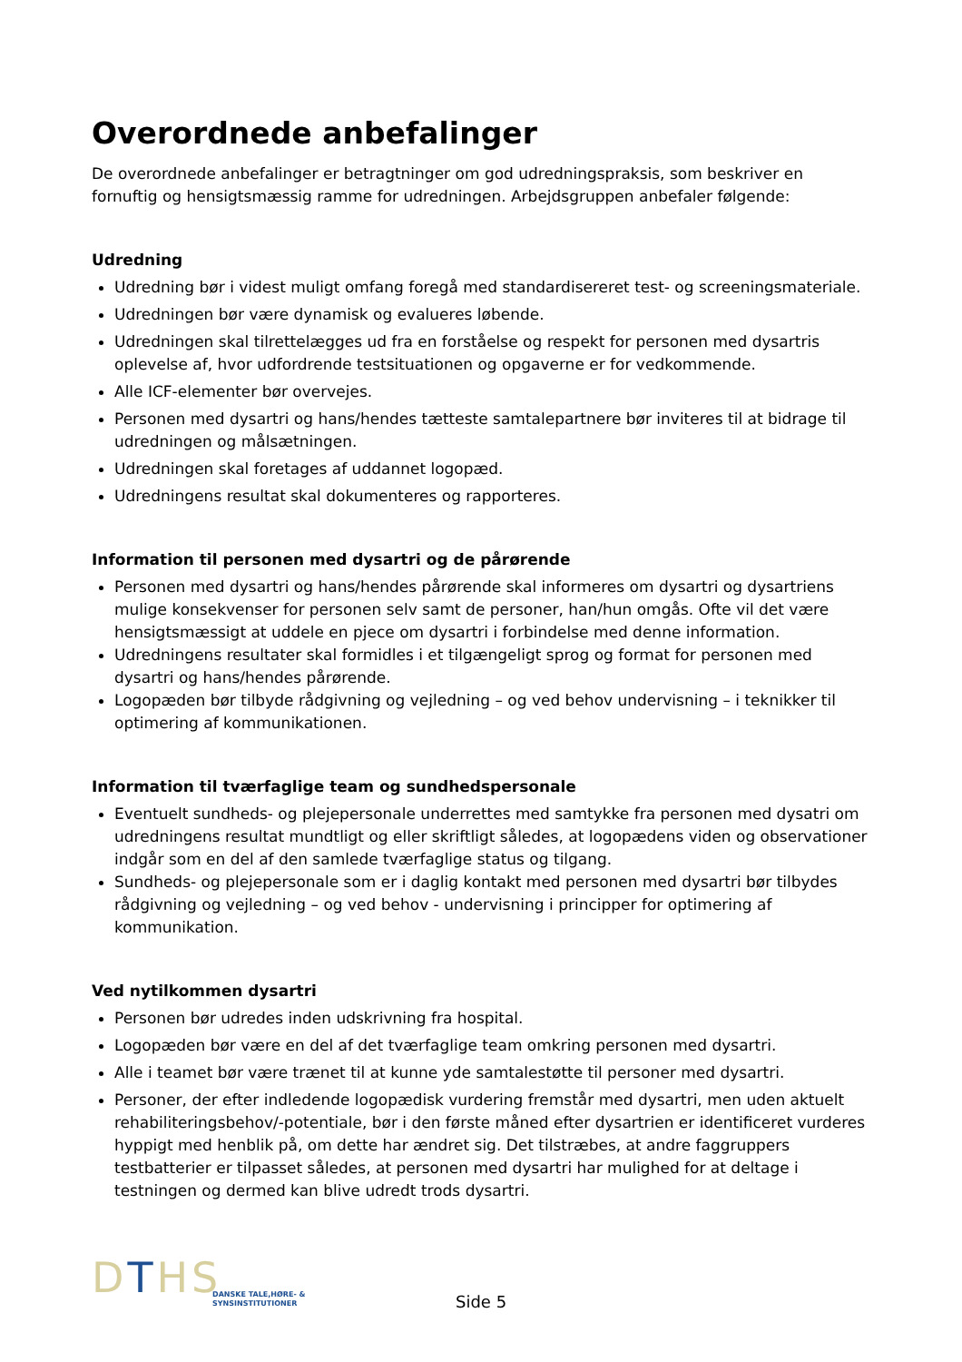Overordnede anbefalinger
De overordnede anbefalinger er betragtninger om god udredningspraksis, som beskriver en fornuftig og hensigtsmæssig ramme for udredningen. Arbejdsgruppen anbefaler følgende:
Udredning
Udredning bør i videst muligt omfang foregå med standardisereret test- og screeningsmateriale.
Udredningen bør være dynamisk og evalueres løbende.
Udredningen skal tilrettelægges ud fra en forståelse og respekt for personen med dysartris oplevelse af, hvor udfordrende testsituationen og opgaverne er for vedkommende.
Alle ICF-elementer bør overvejes.
Personen med dysartri og hans/hendes tætteste samtalepartnere bør inviteres til at bidrage til udredningen og målsætningen.
Udredningen skal foretages af uddannet logopæd.
Udredningens resultat skal dokumenteres og rapporteres.
Information til personen med dysartri og de pårørende
Personen med dysartri og hans/hendes pårørende skal informeres om dysartri og dysartriens mulige konsekvenser for personen selv samt de personer, han/hun omgås. Ofte vil det være hensigtsmæssigt at uddele en pjece om dysartri i forbindelse med denne information.
Udredningens resultater skal formidles i et tilgængeligt sprog og format for personen med dysartri og hans/hendes pårørende.
Logopæden bør tilbyde rådgivning og vejledning – og ved behov undervisning – i teknikker til optimering af kommunikationen.
Information til tværfaglige team og sundhedspersonale
Eventuelt sundheds- og plejepersonale underrettes med samtykke fra personen med dysatri om udredningens resultat mundtligt og eller skriftligt således, at logopædens viden og observationer indgår som en del af den samlede tværfaglige status og tilgang.
Sundheds- og plejepersonale som er i daglig kontakt med personen med dysartri bør tilbydes rådgivning og vejledning – og ved behov - undervisning i principper for optimering af kommunikation.
Ved nytilkommen dysartri
Personen bør udredes inden udskrivning fra hospital.
Logopæden bør være en del af det tværfaglige team omkring personen med dysartri.
Alle i teamet bør være trænet til at kunne yde samtalestøtte til personer med dysartri.
Personer, der efter indledende logopædisk vurdering fremstår med dysartri, men uden aktuelt rehabiliteringsbehov/-potentiale, bør i den første måned efter dysartrien er identificeret vurderes hyppigt med henblik på, om dette har ændret sig. Det tilstræbes, at andre faggruppers testbatterier er tilpasset således, at personen med dysartri har mulighed for at deltage i testningen og dermed kan blive udredt trods dysartri.
DTHS
DANSKE TALE,HØRE- &
SYNSINSTITUTIONER
Side 5